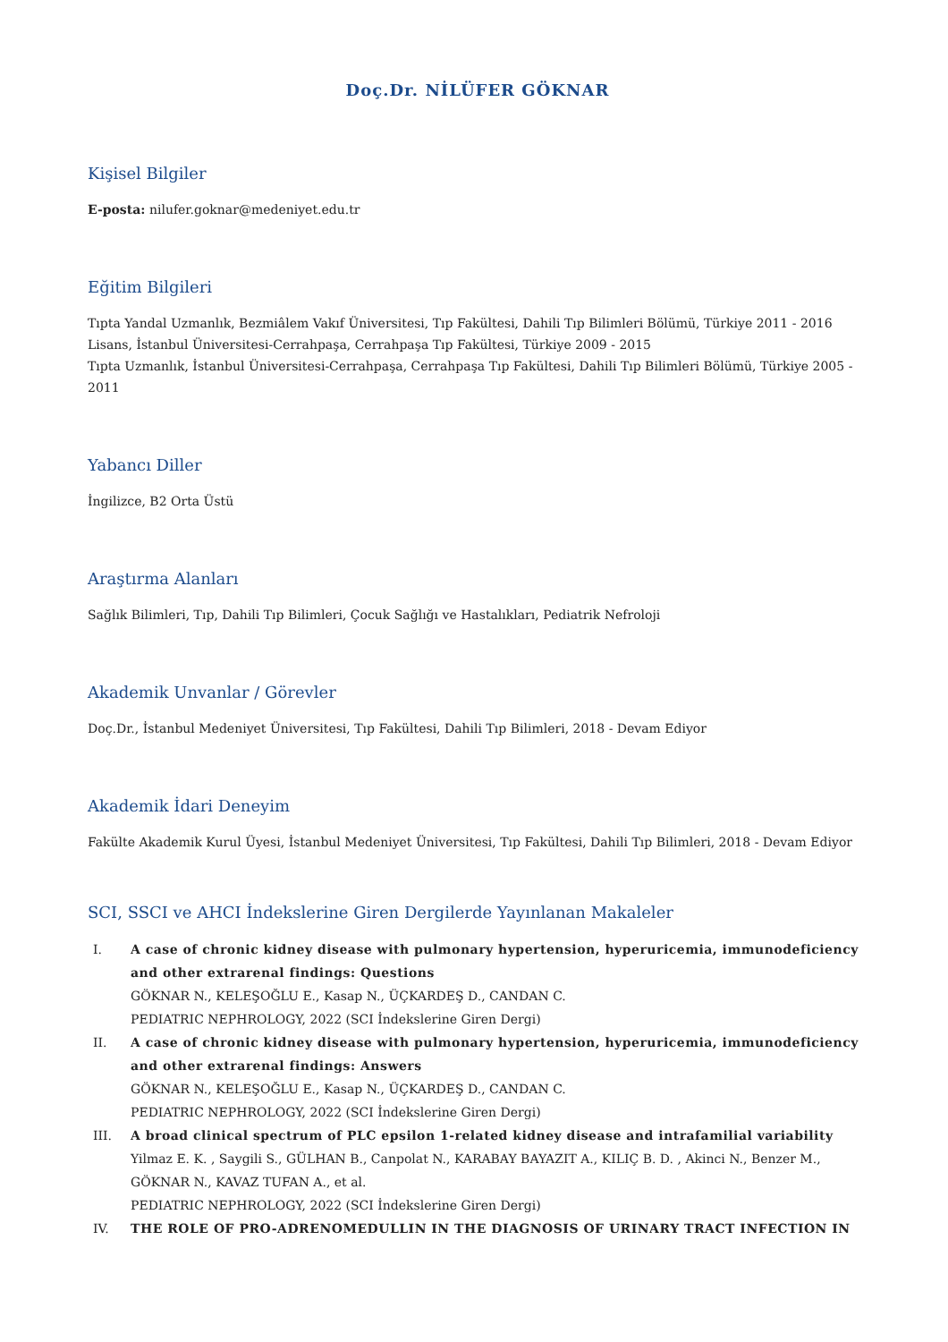Doç.Dr. NİLÜFER GÖKNAR
Kişisel Bilgiler
E-posta: nilufer.goknar@medeniyet.edu.tr
Eğitim Bilgileri
Tıpta Yandal Uzmanlık, Bezmiâlem Vakıf Üniversitesi, Tıp Fakültesi, Dahili Tıp Bilimleri Bölümü, Türkiye 2011 - 2016
Lisans, İstanbul Üniversitesi-Cerrahpaşa, Cerrahpaşa Tıp Fakültesi, Türkiye 2009 - 2015
Tıpta Uzmanlık, İstanbul Üniversitesi-Cerrahpaşa, Cerrahpaşa Tıp Fakültesi, Dahili Tıp Bilimleri Bölümü, Türkiye 2005 - 2011
Yabancı Diller
İngilizce, B2 Orta Üstü
Araştırma Alanları
Sağlık Bilimleri, Tıp, Dahili Tıp Bilimleri, Çocuk Sağlığı ve Hastalıkları, Pediatrik Nefroloji
Akademik Unvanlar / Görevler
Doç.Dr., İstanbul Medeniyet Üniversitesi, Tıp Fakültesi, Dahili Tıp Bilimleri, 2018 - Devam Ediyor
Akademik İdari Deneyim
Fakülte Akademik Kurul Üyesi, İstanbul Medeniyet Üniversitesi, Tıp Fakültesi, Dahili Tıp Bilimleri, 2018 - Devam Ediyor
SCI, SSCI ve AHCI İndekslerine Giren Dergilerde Yayınlanan Makaleler
I. A case of chronic kidney disease with pulmonary hypertension, hyperuricemia, immunodeficiency and other extrarenal findings: Questions
GÖKNAR N., KELEŞOĞLU E., Kasap N., ÜÇKARDEŞ D., CANDAN C.
PEDIATRIC NEPHROLOGY, 2022 (SCI İndekslerine Giren Dergi)
II. A case of chronic kidney disease with pulmonary hypertension, hyperuricemia, immunodeficiency and other extrarenal findings: Answers
GÖKNAR N., KELEŞOĞLU E., Kasap N., ÜÇKARDEŞ D., CANDAN C.
PEDIATRIC NEPHROLOGY, 2022 (SCI İndekslerine Giren Dergi)
III. A broad clinical spectrum of PLC epsilon 1-related kidney disease and intrafamilial variability
Yilmaz E. K. , Saygili S., GÜLHAN B., Canpolat N., KARABAY BAYAZIT A., KILIÇ B. D. , Akinci N., Benzer M., GÖKNAR N., KAVAZ TUFAN A., et al.
PEDIATRIC NEPHROLOGY, 2022 (SCI İndekslerine Giren Dergi)
IV. THE ROLE OF PRO-ADRENOMEDULLIN IN THE DIAGNOSIS OF URINARY TRACT INFECTION IN